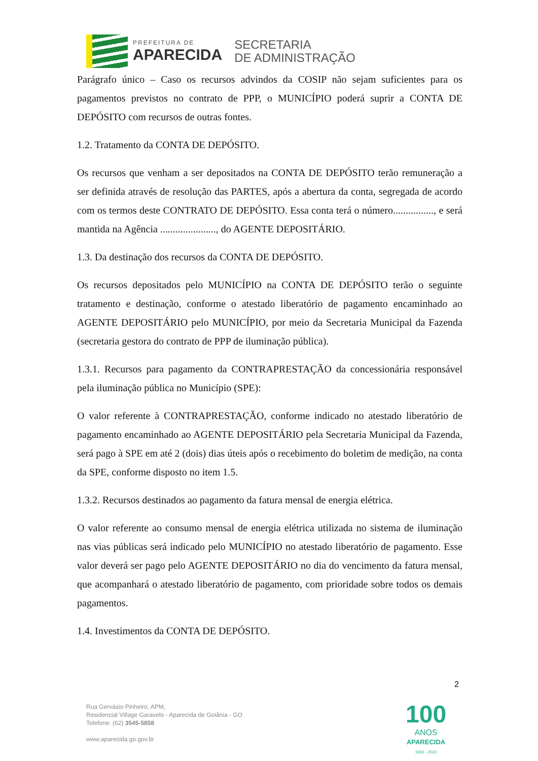PREFEITURA DE
APARECIDA
SECRETARIA
DE ADMINISTRAÇÃO
Parágrafo único – Caso os recursos advindos da COSIP não sejam suficientes para os pagamentos previstos no contrato de PPP, o MUNICÍPIO poderá suprir a CONTA DE DEPÓSITO com recursos de outras fontes.
1.2. Tratamento da CONTA DE DEPÓSITO.
Os recursos que venham a ser depositados na CONTA DE DEPÓSITO terão remuneração a ser definida através de resolução das PARTES, após a abertura da conta, segregada de acordo com os termos deste CONTRATO DE DEPÓSITO. Essa conta terá o número................, e será mantida na Agência ......................, do AGENTE DEPOSITÁRIO.
1.3. Da destinação dos recursos da CONTA DE DEPÓSITO.
Os recursos depositados pelo MUNICÍPIO na CONTA DE DEPÓSITO terão o seguinte tratamento e destinação, conforme o atestado liberatório de pagamento encaminhado ao AGENTE DEPOSITÁRIO pelo MUNICÍPIO, por meio da Secretaria Municipal da Fazenda (secretaria gestora do contrato de PPP de iluminação pública).
1.3.1. Recursos para pagamento da CONTRAPRESTAÇÃO da concessionária responsável pela iluminação pública no Município (SPE):
O valor referente à CONTRAPRESTAÇÃO, conforme indicado no atestado liberatório de pagamento encaminhado ao AGENTE DEPOSITÁRIO pela Secretaria Municipal da Fazenda, será pago à SPE em até 2 (dois) dias úteis após o recebimento do boletim de medição, na conta da SPE, conforme disposto no item 1.5.
1.3.2. Recursos destinados ao pagamento da fatura mensal de energia elétrica.
O valor referente ao consumo mensal de energia elétrica utilizada no sistema de iluminação nas vias públicas será indicado pelo MUNICÍPIO no atestado liberatório de pagamento. Esse valor deverá ser pago pelo AGENTE DEPOSITÁRIO no dia do vencimento da fatura mensal, que acompanhará o atestado liberatório de pagamento, com prioridade sobre todos os demais pagamentos.
1.4. Investimentos da CONTA DE DEPÓSITO.
2
Rua Gervásio Pinheiro, APM,
Residencial Village Garavelo - Aparecida de Goiânia - GO
Telefone: (62) 3545-5858
www.aparecida.go.gov.br
100
ANOS
APARECIDA
1922 - 2022